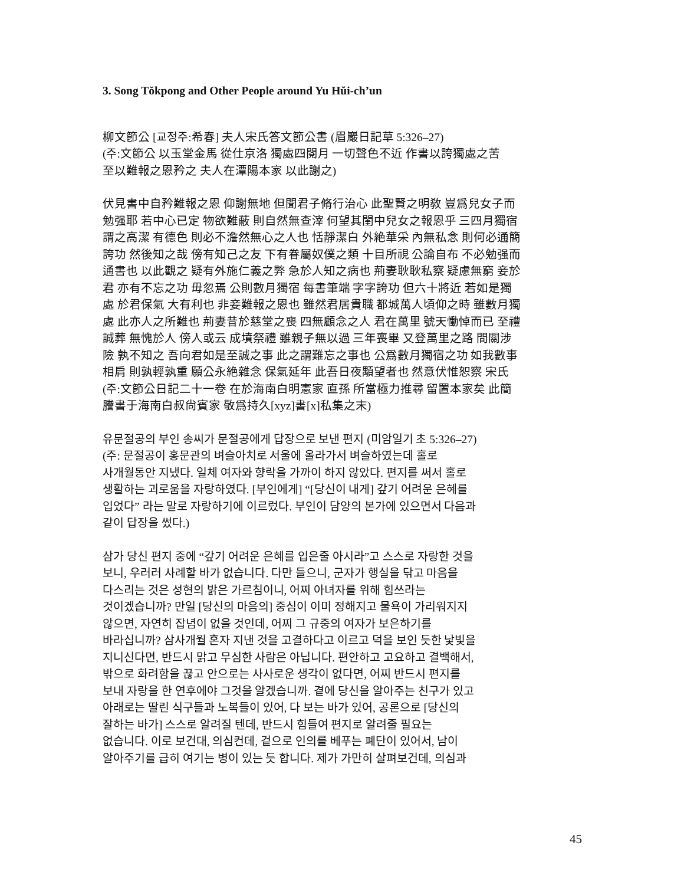3. Song Tŏkpong and Other People around Yu Hŭi-ch’un
柳文節公 [교정주:希春] 夫人宋氏答文節公書 (眉巖日記草 5:326–27)
(주:文節公 以玉堂金馬 從仕京洛 獨處四閱月 一切聲色不近 作書以誇獨處之苦
至以難報之恩矜之 夫人在潭陽本家 以此謝之)
伏見書中自矜難報之恩 仰謝無地 但聞君子脩行治心 此聖賢之明敎 豈爲兒女子而
勉强耶 若中心已定 物欲難蔽 則自然無查滓 何望其閨中兒女之報恩乎 三四月獨宿
謂之高潔 有德色 則必不澹然無心之人也 恬靜潔白 外絶華采 內無私念 則何必通簡
誇功 然後知之哉 傍有知己之友 下有眷屬奴僕之類 十目所視 公論自布 不必勉强而
通書也 以此觀之 疑有外施仁義之弊 急於人知之病也 荊妻耿耿私察 疑慮無窮 妾於
君 亦有不忘之功 毋忽焉 公則數月獨宿 每書筆端 字字誇功 但六十將近 若如是獨
處 於君保氣 大有利也 非妾難報之恩也 雖然君居貴職 都城萬人頃仰之時 雖數月獨
處 此亦人之所難也 荊妻昔於慈堂之喪 四無顧念之人 君在萬里 號天慟悼而已 至禮
誠葬 無愧於人 傍人或云 成墳祭禮 雖親子無以過 三年喪畢 又登萬里之路 間關涉
險 孰不知之 吾向君如是至誠之事 此之謂難忘之事也 公爲數月獨宿之功 如我數事
相肩 則孰輕孰重 願公永絶雜念 保氣延年 此吾日夜顒望者也 然意伏惟恕察 宋氏
(주:文節公日記二十一卷 在於海南白明憲家 直孫 所當極力推尋 留置本家矣 此簡
謄書于海南白叔尙賓家 敬爲持久[xyz]書[x]私集之末)
유문절공의 부인 송씨가 문절공에게 답장으로 보낸 편지 (미암일기 초 5:326–27)
(주: 문절공이 홍문관의 벼슬아치로 서울에 올라가서 벼슬하였는데 홀로
사개월동안 지냈다. 일체 여자와 향락을 가까이 하지 않았다. 편지를 써서 홀로
생활하는 괴로움을 자랑하였다. [부인에게] “[당신이 내게] 갚기 어려운 은혜를
입었다” 라는 말로 자랑하기에 이르렀다. 부인이 담양의 본가에 있으면서 다음과
같이 답장을 썼다.)
삼가 당신 편지 중에 “갚기 어려운 은혜를 입은줄 아시라”고 스스로 자랑한 것을
보니, 우러러 사례할 바가 없습니다. 다만 들으니, 군자가 행실을 닦고 마음을
다스리는 것은 성현의 밝은 가르침이니, 어찌 아녀자를 위해 힘쓰라는
것이겠습니까? 만일 [당신의 마음의] 중심이 이미 정해지고 물욕이 가리워지지
않으면, 자연히 잡념이 없을 것인데, 어찌 그 규중의 여자가 보은하기를
바라십니까? 삼사개월 혼자 지낸 것을 고결하다고 이르고 덕을 보인 듯한 낯빛을
지니신다면, 반드시 맑고 무심한 사람은 아닙니다. 편안하고 고요하고 결백해서,
밖으로 화려함을 끊고 안으로는 사사로운 생각이 없다면, 어찌 반드시 편지를
보내 자랑을 한 연후에야 그것을 알겠습니까. 곁에 당신을 알아주는 친구가 있고
아래로는 딸린 식구들과 노복들이 있어, 다 보는 바가 있어, 공론으로 [당신의
잘하는 바가] 스스로 알려질 텐데, 반드시 힘들여 편지로 알려줄 필요는
없습니다. 이로 보건대, 의심컨데, 겉으로 인의를 베푸는 폐단이 있어서, 남이
알아주기를 급히 여기는 병이 있는 듯 합니다. 제가 가만히 살펴보건데, 의심과
45